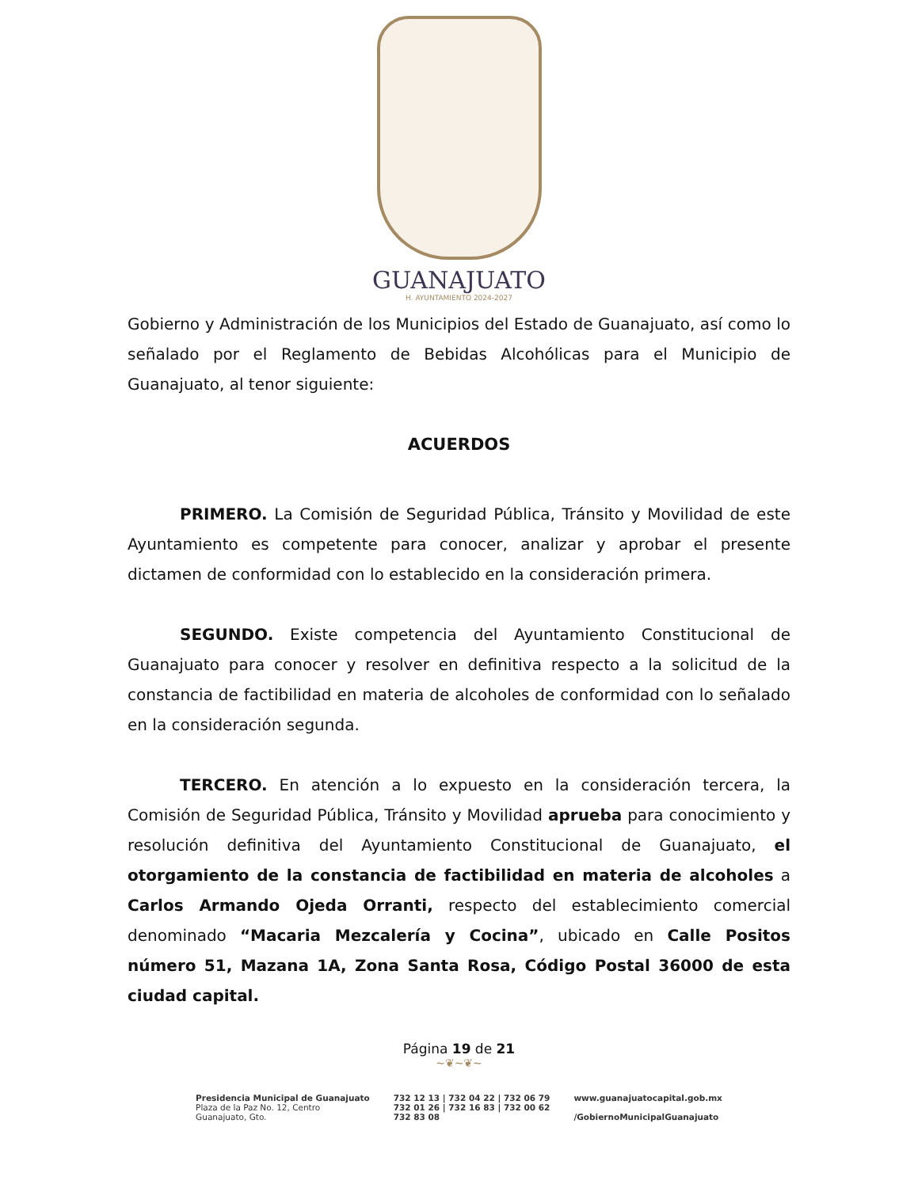GUANAJUATO
H. AYUNTAMIENTO 2024-2027
Gobierno y Administración de los Municipios del Estado de Guanajuato, así como lo señalado por el Reglamento de Bebidas Alcohólicas para el Municipio de Guanajuato, al tenor siguiente:
ACUERDOS
PRIMERO. La Comisión de Seguridad Pública, Tránsito y Movilidad de este Ayuntamiento es competente para conocer, analizar y aprobar el presente dictamen de conformidad con lo establecido en la consideración primera.
SEGUNDO. Existe competencia del Ayuntamiento Constitucional de Guanajuato para conocer y resolver en definitiva respecto a la solicitud de la constancia de factibilidad en materia de alcoholes de conformidad con lo señalado en la consideración segunda.
TERCERO. En atención a lo expuesto en la consideración tercera, la Comisión de Seguridad Pública, Tránsito y Movilidad aprueba para conocimiento y resolución definitiva del Ayuntamiento Constitucional de Guanajuato, el otorgamiento de la constancia de factibilidad en materia de alcoholes a Carlos Armando Ojeda Orranti, respecto del establecimiento comercial denominado “Macaria Mezcalería y Cocina”, ubicado en Calle Positos número 51, Mazana 1A, Zona Santa Rosa, Código Postal 36000 de esta ciudad capital.
Página 19 de 21
~❦~❦~
Presidencia Municipal de Guanajuato
Plaza de la Paz No. 12, Centro
Guanajuato, Gto.
732 12 13 | 732 04 22 | 732 06 79
732 01 26 | 732 16 83 | 732 00 62
732 83 08
www.guanajuatocapital.gob.mx
/GobiernoMunicipalGuanajuato